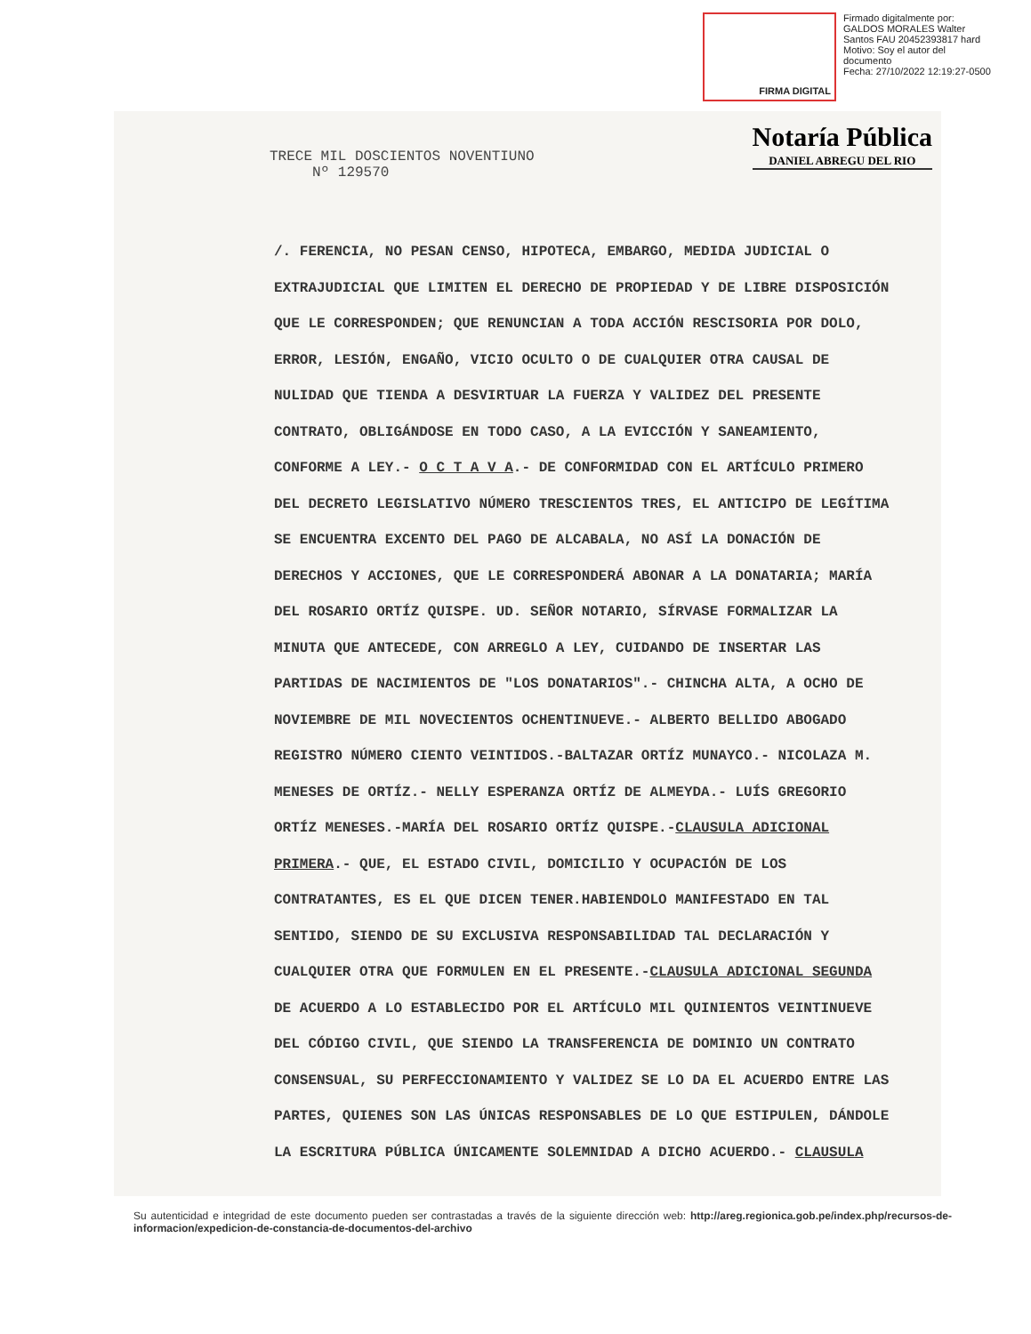FIRMA DIGITAL
Firmado digitalmente por:
GALDOS MORALES Walter
Santos FAU 20452393817 hard
Motivo: Soy el autor del
documento
Fecha: 27/10/2022 12:19:27-0500
Notaría Pública
DANIEL ABREGU DEL RIO
TRECE MIL DOSCIENTOS NOVENTIUNO
Nº 129570
/. FERENCIA, NO PESAN CENSO, HIPOTECA, EMBARGO, MEDIDA JUDICIAL O EXTRAJUDICIAL QUE LIMITEN EL DERECHO DE PROPIEDAD Y DE LIBRE DISPOSICIÓN QUE LE CORRESPONDEN; QUE RENUNCIAN A TODA ACCIÓN RESCISORIA POR DOLO, ERROR, LESIÓN, ENGAÑO, VICIO OCULTO O DE CUALQUIER OTRA CAUSAL DE NULIDAD QUE TIENDA A DESVIRTUAR LA FUERZA Y VALIDEZ DEL PRESENTE CONTRATO, OBLIGÁNDOSE EN TODO CASO, A LA EVICCIÓN Y SANEAMIENTO, CONFORME A LEY.- O C T A V A.- DE CONFORMIDAD CON EL ARTÍCULO PRIMERO DEL DECRETO LEGISLATIVO NÚMERO TRESCIENTOS TRES, EL ANTICIPO DE LEGÍTIMA SE ENCUENTRA EXCENTO DEL PAGO DE ALCABALA, NO ASÍ LA DONACIÓN DE DERECHOS Y ACCIONES, QUE LE CORRESPONDERÁ ABONAR A LA DONATARIA; MARÍA DEL ROSARIO ORTÍZ QUISPE. UD. SEÑOR NOTARIO, SÍRVASE FORMALIZAR LA MINUTA QUE ANTECEDE, CON ARREGLO A LEY, CUIDANDO DE INSERTAR LAS PARTIDAS DE NACIMIENTOS DE "LOS DONATARIOS".- CHINCHA ALTA, A OCHO DE NOVIEMBRE DE MIL NOVECIENTOS OCHENTINUEVE.- ALBERTO BELLIDO ABOGADO REGISTRO NÚMERO CIENTO VEINTIDOS.-BALTAZAR ORTÍZ MUNAYCO.- NICOLAZA M. MENESES DE ORTÍZ.- NELLY ESPERANZA ORTÍZ DE ALMEYDA.- LUÍS GREGORIO ORTÍZ MENESES.-MARÍA DEL ROSARIO ORTÍZ QUISPE.-CLAUSULA ADICIONAL PRIMERA.- QUE, EL ESTADO CIVIL, DOMICILIO Y OCUPACIÓN DE LOS CONTRATANTES, ES EL QUE DICEN TENER.HABIENDOLO MANIFESTADO EN TAL SENTIDO, SIENDO DE SU EXCLUSIVA RESPONSABILIDAD TAL DECLARACIÓN Y CUALQUIER OTRA QUE FORMULEN EN EL PRESENTE.-CLAUSULA ADICIONAL SEGUNDA DE ACUERDO A LO ESTABLECIDO POR EL ARTÍCULO MIL QUINIENTOS VEINTINUEVE DEL CÓDIGO CIVIL, QUE SIENDO LA TRANSFERENCIA DE DOMINIO UN CONTRATO CONSENSUAL, SU PERFECCIONAMIENTO Y VALIDEZ SE LO DA EL ACUERDO ENTRE LAS PARTES, QUIENES SON LAS ÚNICAS RESPONSABLES DE LO QUE ESTIPULEN, DÁNDOLE LA ESCRITURA PÚBLICA ÚNICAMENTE SOLEMNIDAD A DICHO ACUERDO.- CLAUSULA
Su autenticidad e integridad de este documento pueden ser contrastadas a través de la siguiente dirección web: http://areg.regionica.gob.pe/index.php/recursos-de-informacion/expedicion-de-constancia-de-documentos-del-archivo